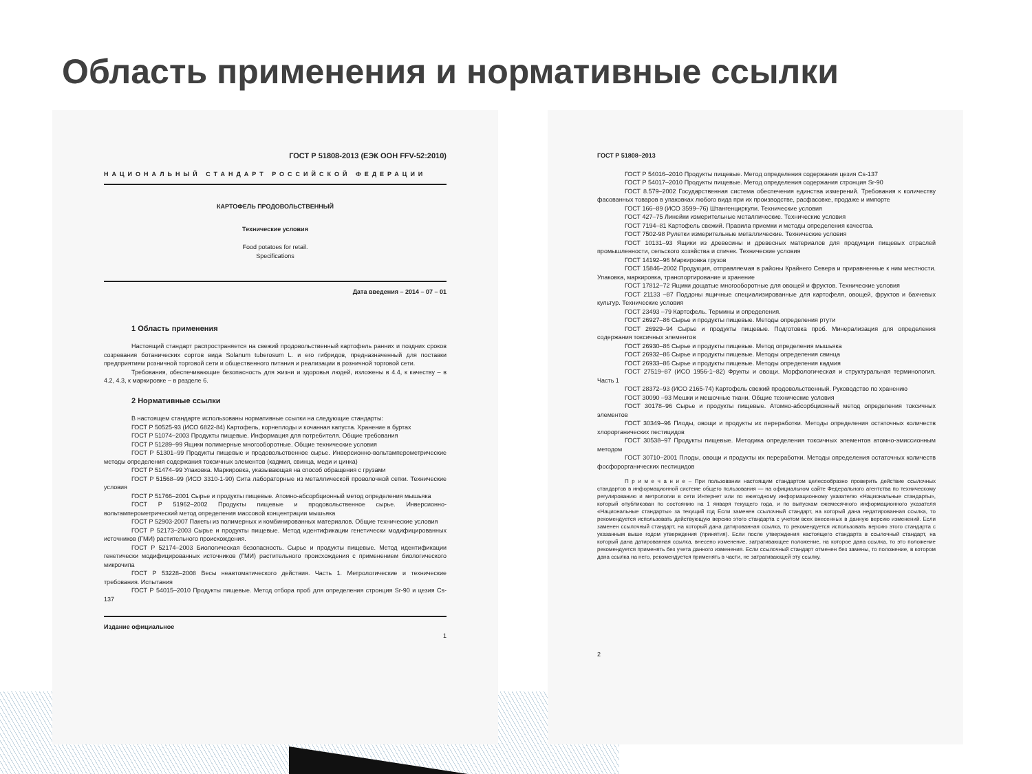Область применения и нормативные ссылки
ГОСТ Р 51808-2013 (ЕЭК ООН FFV-52:2010)
НАЦИОНАЛЬНЫЙ СТАНДАРТ РОССИЙСКОЙ ФЕДЕРАЦИИ
КАРТОФЕЛЬ ПРОДОВОЛЬСТВЕННЫЙ
Технические условия
Food potatoes for retail.
Specifications
Дата введения – 2014 – 07 – 01
1 Область применения
Настоящий стандарт распространяется на свежий продовольственный картофель ранних и поздних сроков созревания ботанических сортов вида Solanum tuberosum L. и его гибридов, предназначенный для поставки предприятиям розничной торговой сети и общественного питания и реализации в розничной торговой сети.
Требования, обеспечивающие безопасность для жизни и здоровья людей, изложены в 4.4, к качеству – в 4.2, 4.3, к маркировке – в разделе 6.
2 Нормативные ссылки
В настоящем стандарте использованы нормативные ссылки на следующие стандарты:
ГОСТ Р 50525-93 (ИСО 6822-84) Картофель, корнеплоды и кочанная капуста. Хранение в буртах
ГОСТ Р 51074–2003 Продукты пищевые. Информация для потребителя. Общие требования
ГОСТ Р 51289–99 Ящики полимерные многооборотные. Общие технические условия
ГОСТ Р 51301–99 Продукты пищевые и продовольственное сырье. Инверсионно-вольтамперометрические методы определения содержания токсичных элементов (кадмия, свинца, меди и цинка)
ГОСТ Р 51474–99 Упаковка. Маркировка, указывающая на способ обращения с грузами
ГОСТ Р 51568–99 (ИСО 3310-1-90) Сита лабораторные из металлической проволочной сетки. Технические условия
ГОСТ Р 51766–2001 Сырье и продукты пищевые. Атомно-абсорбционный метод определения мышьяка
ГОСТ Р 51962–2002 Продукты пищевые и продовольственное сырье. Инверсионно-вольтамперометрический метод определения массовой концентрации мышьяка
ГОСТ Р 52903-2007 Пакеты из полимерных и комбинированных материалов. Общие технические условия
ГОСТ Р 52173–2003 Сырье и продукты пищевые. Метод идентификации генетически модифицированных источников (ГМИ) растительного происхождения.
ГОСТ Р 52174–2003 Биологическая безопасность. Сырье и продукты пищевые. Метод идентификации генетически модифицированных источников (ГМИ) растительного происхождения с применением биологического микрочипа
ГОСТ Р 53228–2008 Весы неавтоматического действия. Часть 1. Метрологические и технические требования. Испытания
ГОСТ Р 54015–2010 Продукты пищевые. Метод отбора проб для определения стронция Sr-90 и цезия Cs-137
Издание официальное
1
ГОСТ Р 51808–2013
ГОСТ Р 54016–2010 Продукты пищевые. Метод определения содержания цезия Cs-137
ГОСТ Р 54017–2010 Продукты пищевые. Метод определения содержания стронция Sr-90
ГОСТ 8.579–2002 Государственная система обеспечения единства измерений. Требования к количеству фасованных товаров в упаковках любого вида при их производстве, расфасовке, продаже и импорте
ГОСТ 166–89 (ИСО 3599–76) Штангенциркули. Технические условия
ГОСТ 427–75 Линейки измерительные металлические. Технические условия
ГОСТ 7194–81 Картофель свежий. Правила приемки и методы определения качества.
ГОСТ 7502-98 Рулетки измерительные металлические. Технические условия
ГОСТ 10131–93 Ящики из древесины и древесных материалов для продукции пищевых отраслей промышленности, сельского хозяйства и спичек. Технические условия
ГОСТ 14192–96 Маркировка грузов
ГОСТ 15846–2002 Продукция, отправляемая в районы Крайнего Севера и приравненные к ним местности. Упаковка, маркировка, транспортирование и хранение
ГОСТ 17812–72 Ящики дощатые многооборотные для овощей и фруктов. Технические условия
ГОСТ 21133 –87 Поддоны ящичные специализированные для картофеля, овощей, фруктов и бахчевых культур. Технические условия
ГОСТ 23493 –79 Картофель. Термины и определения.
ГОСТ 26927–86 Сырье и продукты пищевые. Методы определения ртути
ГОСТ 26929–94 Сырье и продукты пищевые. Подготовка проб. Минерализация для определения содержания токсичных элементов
ГОСТ 26930–86 Сырье и продукты пищевые. Метод определения мышьяка
ГОСТ 26932–86 Сырье и продукты пищевые. Методы определения свинца
ГОСТ 26933–86 Сырье и продукты пищевые. Методы определения кадмия
ГОСТ 27519–87 (ИСО 1956-1–82) Фрукты и овощи. Морфологическая и структуральная терминология. Часть 1
ГОСТ 28372–93 (ИСО 2165-74) Картофель свежий продовольственный. Руководство по хранению
ГОСТ 30090 –93 Мешки и мешочные ткани. Общие технические условия
ГОСТ 30178–96 Сырье и продукты пищевые. Атомно-абсорбционный метод определения токсичных элементов
ГОСТ 30349–96 Плоды, овощи и продукты их переработки. Методы определения остаточных количеств хлорорганических пестицидов
ГОСТ 30538–97 Продукты пищевые. Методика определения токсичных элементов атомно-эмиссионным методом
ГОСТ 30710–2001 Плоды, овощи и продукты их переработки. Методы определения остаточных количеств фосфорорганических пестицидов
П р и м е ч а н и е – При пользовании настоящим стандартом целесообразно проверить действие ссылочных стандартов в информационной системе общего пользования — на официальном сайте Федерального агентства по техническому регулированию и метрологии в сети Интернет или по ежегодному информационному указателю «Национальные стандарты», который опубликован по состоянию на 1 января текущего года, и по выпускам ежемесячного информационного указателя «Национальные стандарты» за текущий год Если заменен ссылочный стандарт, на который дана недатированная ссылка, то рекомендуется использовать действующую версию этого стандарта с учетом всех внесенных в данную версию изменений. Если заменен ссылочный стандарт, на который дана датированная ссылка, то рекомендуется использовать версию этого стандарта с указанным выше годом утверждения (принятия). Если после утверждения настоящего стандарта в ссылочный стандарт, на который дана датированная ссылка, внесено изменение, затрагивающее положение, на которое дана ссылка, то это положение рекомендуется применять без учета данного изменения. Если ссылочный стандарт отменен без замены, то положение, в котором дана ссылка на него, рекомендуется применять в части, не затрагивающей эту ссылку.
2